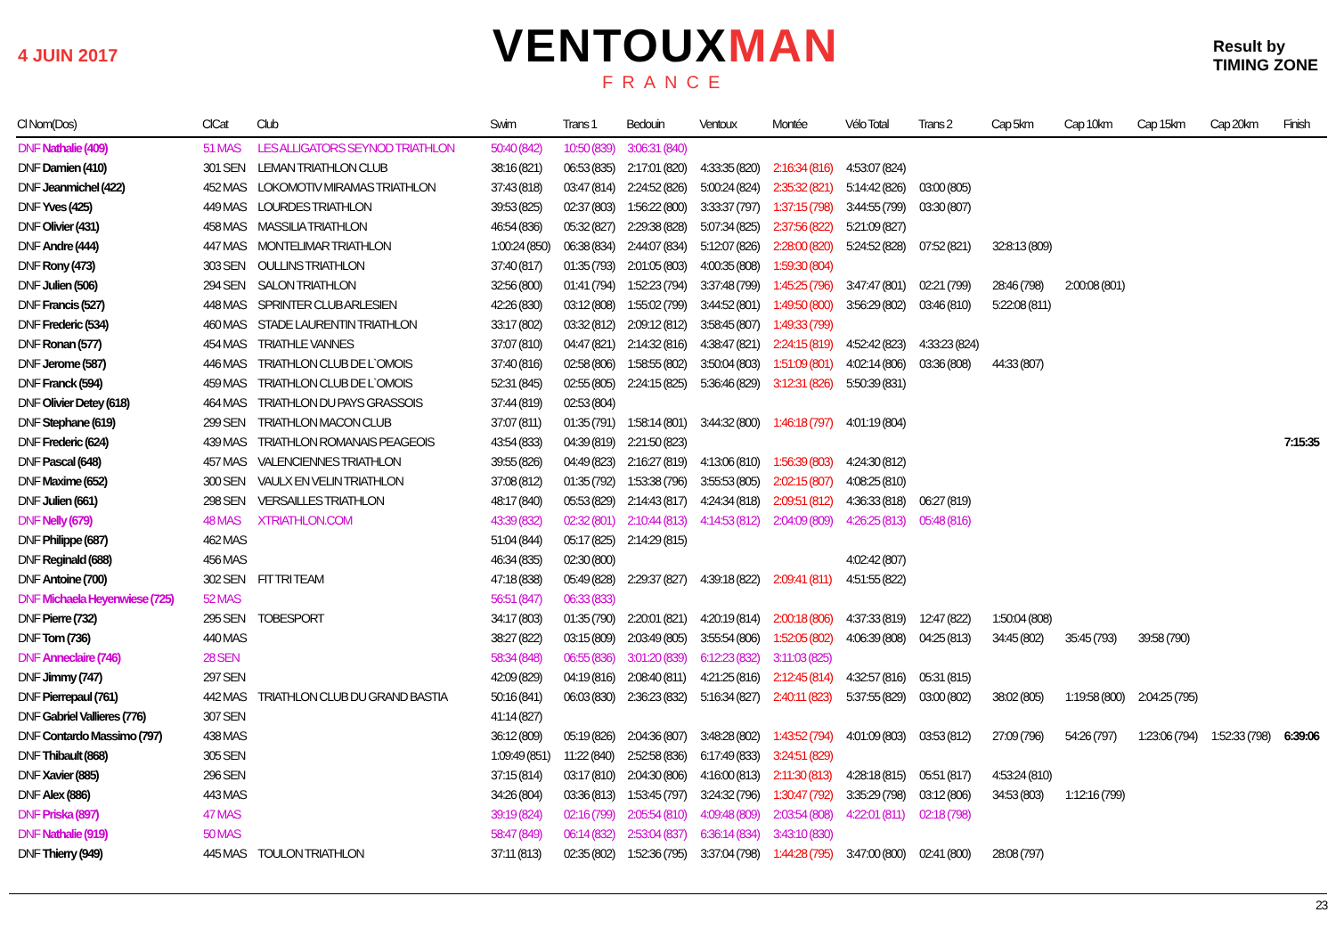4 JUIN 2017
VENTOUXMAN
FRANCE
Result by
TIMING ZONE
| Cl Nom(Dos) | ClCat | Club | Swim | Trans 1 | Bedouin | Ventoux | Montée | Vélo Total | Trans 2 | Cap 5km | Cap 10km | Cap 15km | Cap 20km | Finish |
| --- | --- | --- | --- | --- | --- | --- | --- | --- | --- | --- | --- | --- | --- | --- |
| DNF Nathalie (409) | 51 MAS | LES ALLIGATORS SEYNOD TRIATHLON | 50:40 (842) | 10:50 (839) | 3:06:31 (840) | | | | | | | | | |
| DNF Damien (410) | 301 SEN | LEMAN TRIATHLON CLUB | 38:16 (821) | 06:53 (835) | 2:17:01 (820) | 4:33:35 (820) | 2:16:34 (816) | 4:53:07 (824) | | | | | | |
| DNF Jeanmichel (422) | 452 MAS | LOKOMOTIV MIRAMAS TRIATHLON | 37:43 (818) | 03:47 (814) | 2:24:52 (826) | 5:00:24 (824) | 2:35:32 (821) | 5:14:42 (826) | 03:00 (805) | | | | | |
| DNF Yves (425) | 449 MAS | LOURDES TRIATHLON | 39:53 (825) | 02:37 (803) | 1:56:22 (800) | 3:33:37 (797) | 1:37:15 (798) | 3:44:55 (799) | 03:30 (807) | | | | | |
| DNF Olivier (431) | 458 MAS | MASSILIA TRIATHLON | 46:54 (836) | 05:32 (827) | 2:29:38 (828) | 5:07:34 (825) | 2:37:56 (822) | 5:21:09 (827) | | | | | | |
| DNF Andre (444) | 447 MAS | MONTELIMAR TRIATHLON | 1:00:24 (850) | 06:38 (834) | 2:44:07 (834) | 5:12:07 (826) | 2:28:00 (820) | 5:24:52 (828) | 07:52 (821) | 32:8:13 (809) | | | | |
| DNF Rony (473) | 303 SEN | OULLINS TRIATHLON | 37:40 (817) | 01:35 (793) | 2:01:05 (803) | 4:00:35 (808) | 1:59:30 (804) | | | | | | | |
| DNF Julien (506) | 294 SEN | SALON TRIATHLON | 32:56 (800) | 01:41 (794) | 1:52:23 (794) | 3:37:48 (799) | 1:45:25 (796) | 3:47:47 (801) | 02:21 (799) | 28:46 (798) | 2:00:08 (801) | | | |
| DNF Francis (527) | 448 MAS | SPRINTER CLUB ARLESIEN | 42:26 (830) | 03:12 (808) | 1:55:02 (799) | 3:44:52 (801) | 1:49:50 (800) | 3:56:29 (802) | 03:46 (810) | 5:22:08 (811) | | | | |
| DNF Frederic (534) | 460 MAS | STADE LAURENTIN TRIATHLON | 33:17 (802) | 03:32 (812) | 2:09:12 (812) | 3:58:45 (807) | 1:49:33 (799) | | | | | | | |
| DNF Ronan (577) | 454 MAS | TRIATHLE VANNES | 37:07 (810) | 04:47 (821) | 2:14:32 (816) | 4:38:47 (821) | 2:24:15 (819) | 4:52:42 (823) | 4:33:23 (824) | | | | | |
| DNF Jerome (587) | 446 MAS | TRIATHLON CLUB DE L`OMOIS | 37:40 (816) | 02:58 (806) | 1:58:55 (802) | 3:50:04 (803) | 1:51:09 (801) | 4:02:14 (806) | 03:36 (808) | 44:33 (807) | | | | |
| DNF Franck (594) | 459 MAS | TRIATHLON CLUB DE L`OMOIS | 52:31 (845) | 02:55 (805) | 2:24:15 (825) | 5:36:46 (829) | 3:12:31 (826) | 5:50:39 (831) | | | | | | |
| DNF Olivier Detey (618) | 464 MAS | TRIATHLON DU PAYS GRASSOIS | 37:44 (819) | 02:53 (804) | | | | | | | | | | |
| DNF Stephane (619) | 299 SEN | TRIATHLON MACON CLUB | 37:07 (811) | 01:35 (791) | 1:58:14 (801) | 3:44:32 (800) | 1:46:18 (797) | 4:01:19 (804) | | | | | | |
| DNF Frederic (624) | 439 MAS | TRIATHLON ROMANAIS PEAGEOIS | 43:54 (833) | 04:39 (819) | 2:21:50 (823) | | | | | | | | | 7:15:35 |
| DNF Pascal (648) | 457 MAS | VALENCIENNES TRIATHLON | 39:55 (826) | 04:49 (823) | 2:16:27 (819) | 4:13:06 (810) | 1:56:39 (803) | 4:24:30 (812) | | | | | | |
| DNF Maxime (652) | 300 SEN | VAULX EN VELIN TRIATHLON | 37:08 (812) | 01:35 (792) | 1:53:38 (796) | 3:55:53 (805) | 2:02:15 (807) | 4:08:25 (810) | | | | | | |
| DNF Julien (661) | 298 SEN | VERSAILLES TRIATHLON | 48:17 (840) | 05:53 (829) | 2:14:43 (817) | 4:24:34 (818) | 2:09:51 (812) | 4:36:33 (818) | 06:27 (819) | | | | | |
| DNF Nelly (679) | 48 MAS | XTRIATHLON.COM | 43:39 (832) | 02:32 (801) | 2:10:44 (813) | 4:14:53 (812) | 2:04:09 (809) | 4:26:25 (813) | 05:48 (816) | | | | | |
| DNF Philippe (687) | 462 MAS | | 51:04 (844) | 05:17 (825) | 2:14:29 (815) | | | | | | | | | |
| DNF Reginald (688) | 456 MAS | | 46:34 (835) | 02:30 (800) | | | | 4:02:42 (807) | | | | | | |
| DNF Antoine (700) | 302 SEN | FIT TRI TEAM | 47:18 (838) | 05:49 (828) | 2:29:37 (827) | 4:39:18 (822) | 2:09:41 (811) | 4:51:55 (822) | | | | | | |
| DNF Michaela Heyenwiese (725) | 52 MAS | | 56:51 (847) | 06:33 (833) | | | | | | | | | | |
| DNF Pierre (732) | 295 SEN | TOBESPORT | 34:17 (803) | 01:35 (790) | 2:20:01 (821) | 4:20:19 (814) | 2:00:18 (806) | 4:37:33 (819) | 12:47 (822) | 1:50:04 (808) | | | | |
| DNF Tom (736) | 440 MAS | | 38:27 (822) | 03:15 (809) | 2:03:49 (805) | 3:55:54 (806) | 1:52:05 (802) | 4:06:39 (808) | 04:25 (813) | 34:45 (802) | 35:45 (793) | 39:58 (790) | | |
| DNF Anneclaire (746) | 28 SEN | | 58:34 (848) | 06:55 (836) | 3:01:20 (839) | 6:12:23 (832) | 3:11:03 (825) | | | | | | | |
| DNF Jimmy (747) | 297 SEN | | 42:09 (829) | 04:19 (816) | 2:08:40 (811) | 4:21:25 (816) | 2:12:45 (814) | 4:32:57 (816) | 05:31 (815) | | | | | |
| DNF Pierrepaul (761) | 442 MAS | TRIATHLON CLUB DU GRAND BASTIA | 50:16 (841) | 06:03 (830) | 2:36:23 (832) | 5:16:34 (827) | 2:40:11 (823) | 5:37:55 (829) | 03:00 (802) | 38:02 (805) | 1:19:58 (800) | 2:04:25 (795) | | |
| DNF Gabriel Vallieres (776) | 307 SEN | | 41:14 (827) | | | | | | | | | | | |
| DNF Contardo Massimo (797) | 438 MAS | | 36:12 (809) | 05:19 (826) | 2:04:36 (807) | 3:48:28 (802) | 1:43:52 (794) | 4:01:09 (803) | 03:53 (812) | 27:09 (796) | 54:26 (797) | 1:23:06 (794) | 1:52:33 (798) | 6:39:06 |
| DNF Thibault (868) | 305 SEN | | 1:09:49 (851) | 11:22 (840) | 2:52:58 (836) | 6:17:49 (833) | 3:24:51 (829) | | | | | | | |
| DNF Xavier (885) | 296 SEN | | 37:15 (814) | 03:17 (810) | 2:04:30 (806) | 4:16:00 (813) | 2:11:30 (813) | 4:28:18 (815) | 05:51 (817) | 4:53:24 (810) | | | | |
| DNF Alex (886) | 443 MAS | | 34:26 (804) | 03:36 (813) | 1:53:45 (797) | 3:24:32 (796) | 1:30:47 (792) | 3:35:29 (798) | 03:12 (806) | 34:53 (803) | 1:12:16 (799) | | | |
| DNF Priska (897) | 47 MAS | | 39:19 (824) | 02:16 (799) | 2:05:54 (810) | 4:09:48 (809) | 2:03:54 (808) | 4:22:01 (811) | 02:18 (798) | | | | | |
| DNF Nathalie (919) | 50 MAS | | 58:47 (849) | 06:14 (832) | 2:53:04 (837) | 6:36:14 (834) | 3:43:10 (830) | | | | | | | |
| DNF Thierry (949) | 445 MAS | TOULON TRIATHLON | 37:11 (813) | 02:35 (802) | 1:52:36 (795) | 3:37:04 (798) | 1:44:28 (795) | 3:47:00 (800) | 02:41 (800) | 28:08 (797) | | | | |
23